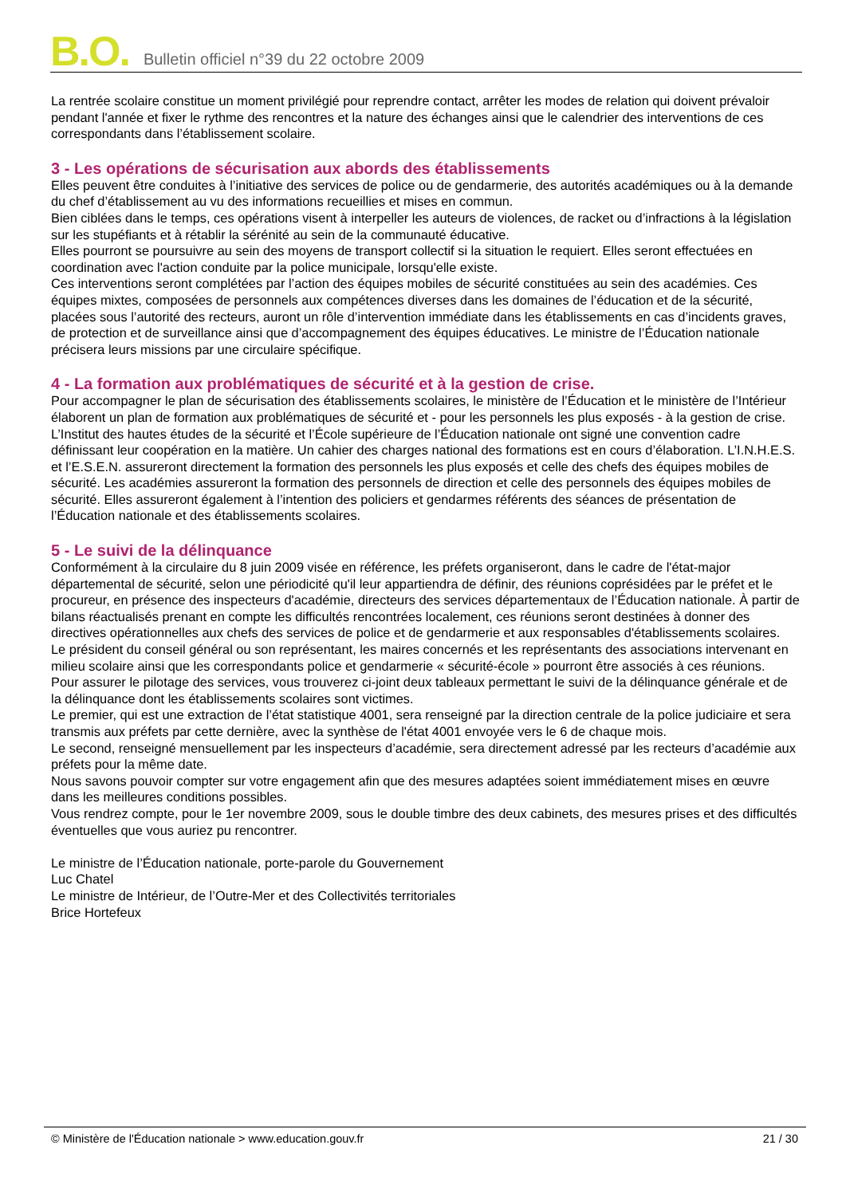B.O. Bulletin officiel n°39 du 22 octobre 2009
La rentrée scolaire constitue un moment privilégié pour reprendre contact, arrêter les modes de relation qui doivent prévaloir pendant l'année et fixer le rythme des rencontres et la nature des échanges ainsi que le calendrier des interventions de ces correspondants dans l’établissement scolaire.
3 - Les opérations de sécurisation aux abords des établissements
Elles peuvent être conduites à l’initiative des services de police ou de gendarmerie, des autorités académiques ou à la demande du chef d’établissement au vu des informations recueillies et mises en commun.
Bien ciblées dans le temps, ces opérations visent à interpeller les auteurs de violences, de racket ou d’infractions à la législation sur les stupéfiants et à rétablir la sérénité au sein de la communauté éducative.
Elles pourront se poursuivre au sein des moyens de transport collectif si la situation le requiert. Elles seront effectuées en coordination avec l'action conduite par la police municipale, lorsqu'elle existe.
Ces interventions seront complétées par l’action des équipes mobiles de sécurité constituées au sein des académies. Ces équipes mixtes, composées de personnels aux compétences diverses dans les domaines de l’éducation et de la sécurité, placées sous l’autorité des recteurs, auront un rôle d’intervention immédiate dans les établissements en cas d’incidents graves, de protection et de surveillance ainsi que d’accompagnement des équipes éducatives. Le ministre de l’Éducation nationale précisera leurs missions par une circulaire spécifique.
4 - La formation aux problématiques de sécurité et à la gestion de crise.
Pour accompagner le plan de sécurisation des établissements scolaires, le ministère de l’Éducation et le ministère de l’Intérieur élaborent un plan de formation aux problématiques de sécurité et - pour les personnels les plus exposés - à la gestion de crise. L’Institut des hautes études de la sécurité et l’École supérieure de l’Éducation nationale ont signé une convention cadre définissant leur coopération en la matière. Un cahier des charges national des formations est en cours d’élaboration. L’I.N.H.E.S. et l’E.S.E.N. assureront directement la formation des personnels les plus exposés et celle des chefs des équipes mobiles de sécurité. Les académies assureront la formation des personnels de direction et celle des personnels des équipes mobiles de sécurité. Elles assureront également à l’intention des policiers et gendarmes référents des séances de présentation de l’Éducation nationale et des établissements scolaires.
5 - Le suivi de la délinquance
Conformément à la circulaire du 8 juin 2009 visée en référence, les préfets organiseront, dans le cadre de l'état-major départemental de sécurité, selon une périodicité qu'il leur appartiendra de définir, des réunions coprésidées par le préfet et le procureur, en présence des inspecteurs d'académie, directeurs des services départementaux de l’Éducation nationale. À partir de bilans réactualisés prenant en compte les difficultés rencontrées localement, ces réunions seront destinées à donner des directives opérationnelles aux chefs des services de police et de gendarmerie et aux responsables d'établissements scolaires.
Le président du conseil général ou son représentant, les maires concernés et les représentants des associations intervenant en milieu scolaire ainsi que les correspondants police et gendarmerie « sécurité-école » pourront être associés à ces réunions.
Pour assurer le pilotage des services, vous trouverez ci-joint deux tableaux permettant le suivi de la délinquance générale et de la délinquance dont les établissements scolaires sont victimes.
Le premier, qui est une extraction de l’état statistique 4001, sera renseigné par la direction centrale de la police judiciaire et sera transmis aux préfets par cette dernière, avec la synthèse de l'état 4001 envoyée vers le 6 de chaque mois.
Le second, renseigné mensuellement par les inspecteurs d’académie, sera directement adressé par les recteurs d’académie aux préfets pour la même date.
Nous savons pouvoir compter sur votre engagement afin que des mesures adaptées soient immédiatement mises en œuvre dans les meilleures conditions possibles.
Vous rendrez compte, pour le 1er novembre 2009, sous le double timbre des deux cabinets, des mesures prises et des difficultés éventuelles que vous auriez pu rencontrer.
Le ministre de l’Éducation nationale, porte-parole du Gouvernement
Luc Chatel
Le ministre de Intérieur, de l’Outre-Mer et des Collectivités territoriales
Brice Hortefeux
© Ministère de l'Éducation nationale > www.education.gouv.fr 21 / 30